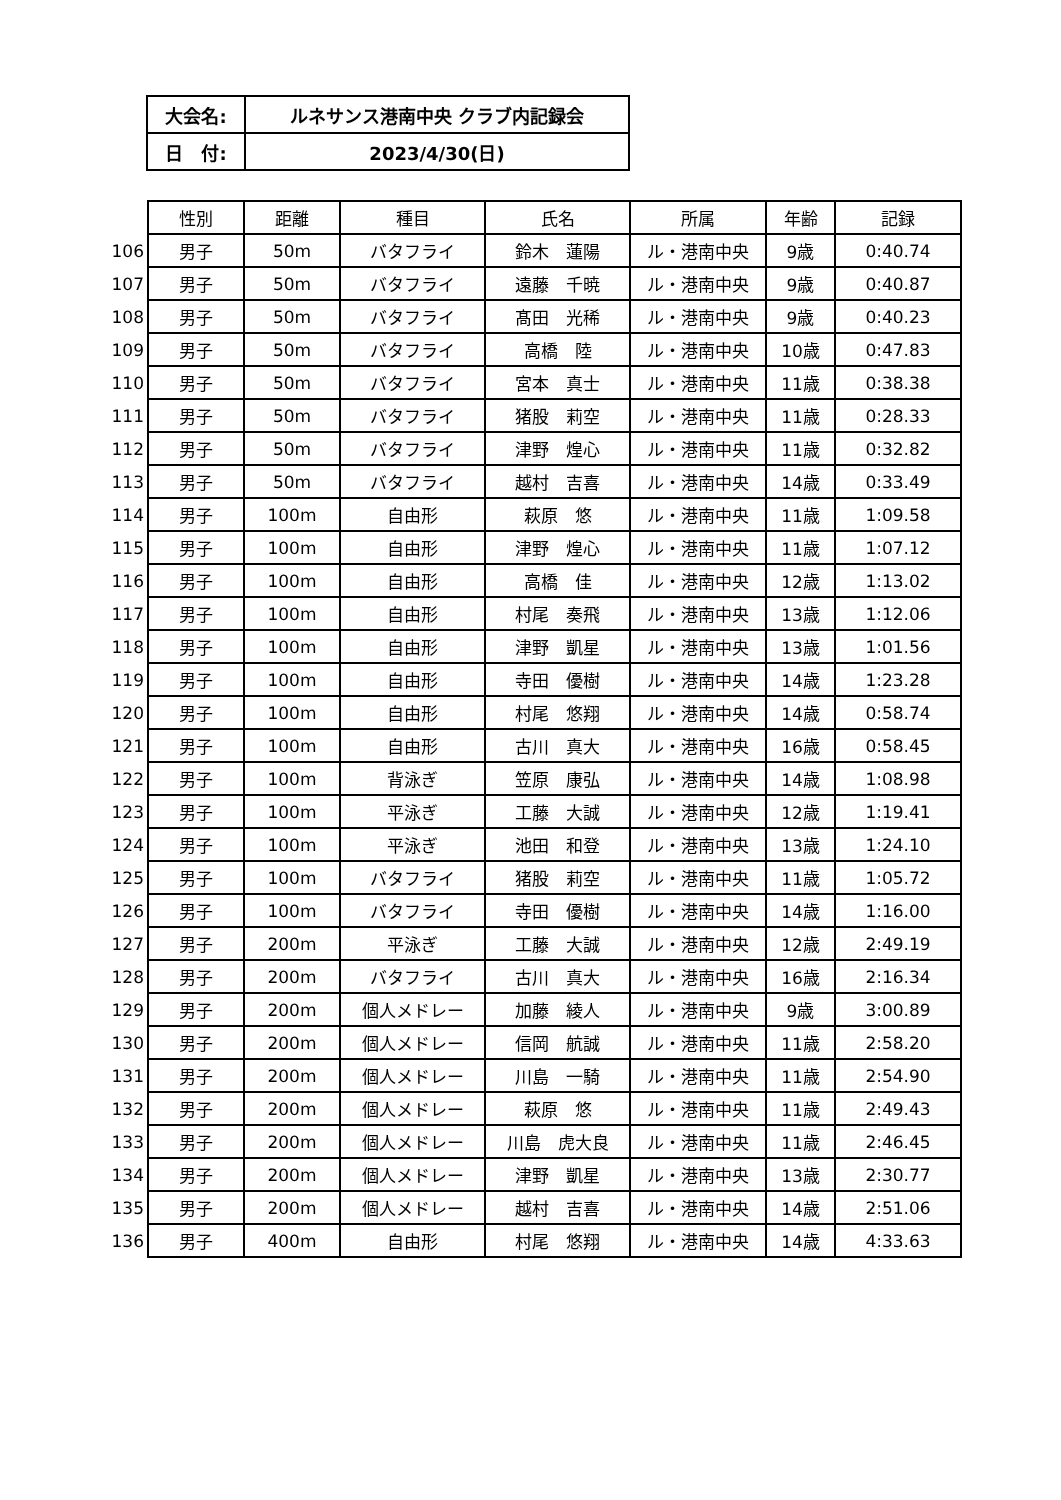| 大会名: | ルネサンス港南中央 クラブ内記録会 |
| 日 付: | 2023/4/30(日) |
| | 性別 | 距離 | 種目 | 氏名 | 所属 | 年齢 | 記録 |
| --- | --- | --- | --- | --- | --- | --- | --- |
| 106 | 男子 | 50m | バタフライ | 鈴木 蓮陽 | ル・港南中央 | 9歳 | 0:40.74 |
| 107 | 男子 | 50m | バタフライ | 遠藤 千暁 | ル・港南中央 | 9歳 | 0:40.87 |
| 108 | 男子 | 50m | バタフライ | 髙田 光稀 | ル・港南中央 | 9歳 | 0:40.23 |
| 109 | 男子 | 50m | バタフライ | 高橋 陸 | ル・港南中央 | 10歳 | 0:47.83 |
| 110 | 男子 | 50m | バタフライ | 宮本 真士 | ル・港南中央 | 11歳 | 0:38.38 |
| 111 | 男子 | 50m | バタフライ | 猪股 莉空 | ル・港南中央 | 11歳 | 0:28.33 |
| 112 | 男子 | 50m | バタフライ | 津野 煌心 | ル・港南中央 | 11歳 | 0:32.82 |
| 113 | 男子 | 50m | バタフライ | 越村 吉喜 | ル・港南中央 | 14歳 | 0:33.49 |
| 114 | 男子 | 100m | 自由形 | 萩原 悠 | ル・港南中央 | 11歳 | 1:09.58 |
| 115 | 男子 | 100m | 自由形 | 津野 煌心 | ル・港南中央 | 11歳 | 1:07.12 |
| 116 | 男子 | 100m | 自由形 | 高橋 佳 | ル・港南中央 | 12歳 | 1:13.02 |
| 117 | 男子 | 100m | 自由形 | 村尾 奏飛 | ル・港南中央 | 13歳 | 1:12.06 |
| 118 | 男子 | 100m | 自由形 | 津野 凱星 | ル・港南中央 | 13歳 | 1:01.56 |
| 119 | 男子 | 100m | 自由形 | 寺田 優樹 | ル・港南中央 | 14歳 | 1:23.28 |
| 120 | 男子 | 100m | 自由形 | 村尾 悠翔 | ル・港南中央 | 14歳 | 0:58.74 |
| 121 | 男子 | 100m | 自由形 | 古川 真大 | ル・港南中央 | 16歳 | 0:58.45 |
| 122 | 男子 | 100m | 背泳ぎ | 笠原 康弘 | ル・港南中央 | 14歳 | 1:08.98 |
| 123 | 男子 | 100m | 平泳ぎ | 工藤 大誠 | ル・港南中央 | 12歳 | 1:19.41 |
| 124 | 男子 | 100m | 平泳ぎ | 池田 和登 | ル・港南中央 | 13歳 | 1:24.10 |
| 125 | 男子 | 100m | バタフライ | 猪股 莉空 | ル・港南中央 | 11歳 | 1:05.72 |
| 126 | 男子 | 100m | バタフライ | 寺田 優樹 | ル・港南中央 | 14歳 | 1:16.00 |
| 127 | 男子 | 200m | 平泳ぎ | 工藤 大誠 | ル・港南中央 | 12歳 | 2:49.19 |
| 128 | 男子 | 200m | バタフライ | 古川 真大 | ル・港南中央 | 16歳 | 2:16.34 |
| 129 | 男子 | 200m | 個人メドレー | 加藤 綾人 | ル・港南中央 | 9歳 | 3:00.89 |
| 130 | 男子 | 200m | 個人メドレー | 信岡 航誠 | ル・港南中央 | 11歳 | 2:58.20 |
| 131 | 男子 | 200m | 個人メドレー | 川島 一騎 | ル・港南中央 | 11歳 | 2:54.90 |
| 132 | 男子 | 200m | 個人メドレー | 萩原 悠 | ル・港南中央 | 11歳 | 2:49.43 |
| 133 | 男子 | 200m | 個人メドレー | 川島 虎大良 | ル・港南中央 | 11歳 | 2:46.45 |
| 134 | 男子 | 200m | 個人メドレー | 津野 凱星 | ル・港南中央 | 13歳 | 2:30.77 |
| 135 | 男子 | 200m | 個人メドレー | 越村 吉喜 | ル・港南中央 | 14歳 | 2:51.06 |
| 136 | 男子 | 400m | 自由形 | 村尾 悠翔 | ル・港南中央 | 14歳 | 4:33.63 |